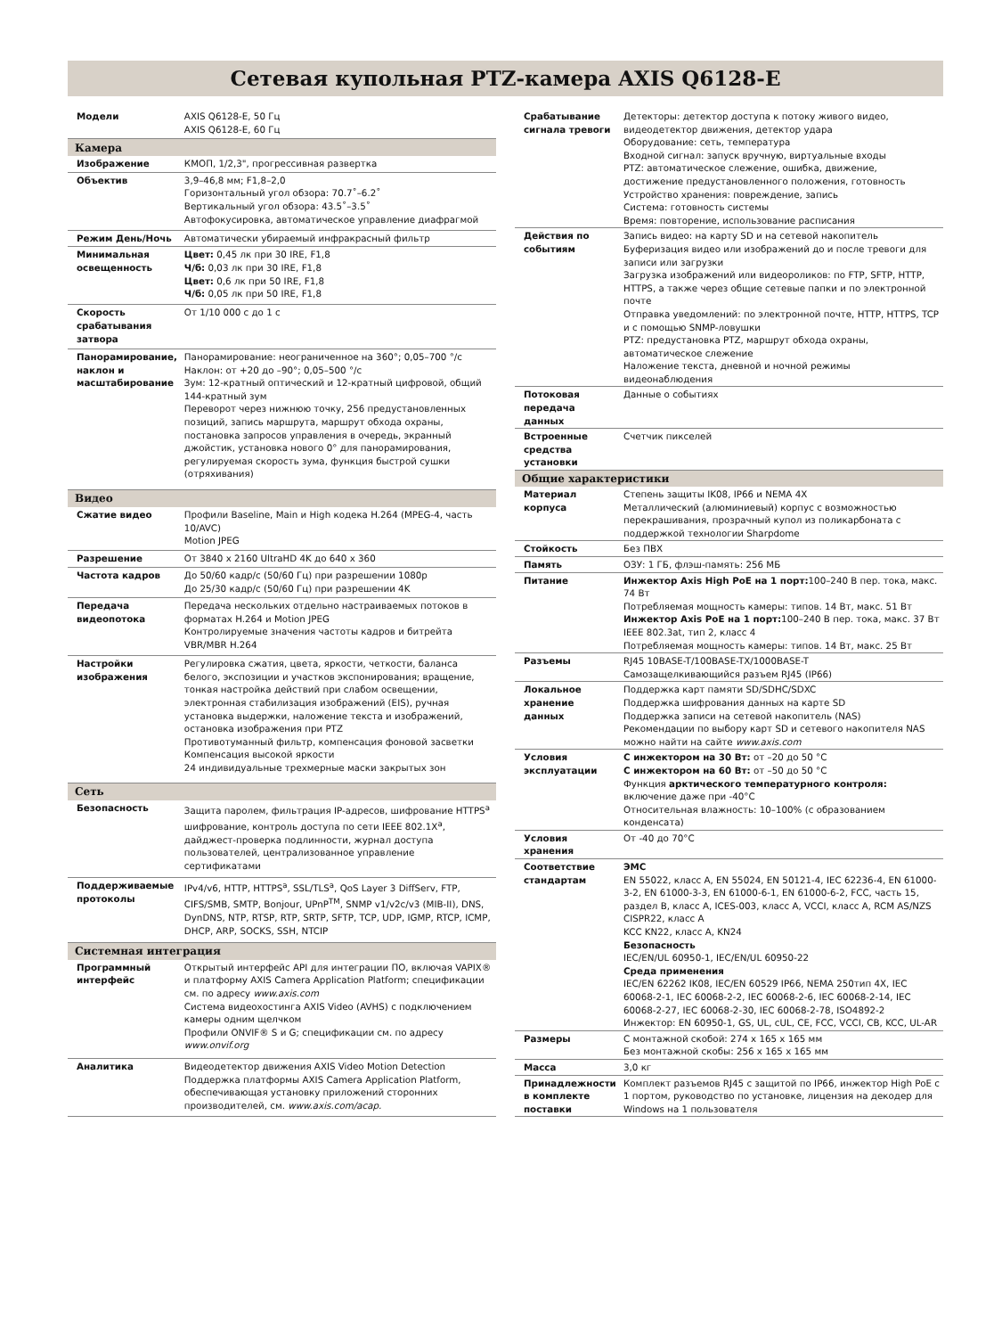Сетевая купольная PTZ-камера AXIS Q6128-E
| Модели | AXIS Q6128-E, 50 Гц AXIS Q6128-E, 60 Гц |
| Камера | |
| Изображение | КМОП, 1/2,3", прогрессивная развертка |
| Объектив | 3,9–46,8 мм; F1,8–2,0 Горизонтальный угол обзора: 70.7˚–6.2˚ Вертикальный угол обзора: 43.5˚–3.5˚ Автофокусировка, автоматическое управление диафрагмой |
| Режим День/Ночь | Автоматически убираемый инфракрасный фильтр |
| Минимальная освещенность | Цвет: 0,45 лк при 30 IRE, F1,8 Ч/б: 0,03 лк при 30 IRE, F1,8 Цвет: 0,6 лк при 50 IRE, F1,8 Ч/б: 0,05 лк при 50 IRE, F1,8 |
| Скорость срабатывания затвора | От 1/10 000 с до 1 с |
| Панорамирование, наклон и масштабирование | Панорамирование: неограниченное на 360°; 0,05–700 °/c Наклон: от +20 до –90°; 0,05–500 °/c Зум: 12-кратный оптический и 12-кратный цифровой, общий 144-кратный зум Переворот через нижнюю точку, 256 предустановленных позиций, запись маршрута, маршрут обхода охраны, постановка запросов управления в очередь, экранный джойстик, установка нового 0° для панорамирования, регулируемая скорость зума, функция быстрой сушки (отряхивания) |
| Видео | |
| Сжатие видео | Профили Baseline, Main и High кодека H.264 (MPEG-4, часть 10/AVC) Motion JPEG |
| Разрешение | От 3840 x 2160 UltraHD 4K до 640 x 360 |
| Частота кадров | До 50/60 кадр/с (50/60 Гц) при разрешении 1080p До 25/30 кадр/с (50/60 Гц) при разрешении 4K |
| Передача видеопотока | Передача нескольких отдельно настраиваемых потоков в форматах H.264 и Motion JPEG Контролируемые значения частоты кадров и битрейта VBR/MBR H.264 |
| Настройки изображения | Регулировка сжатия, цвета, яркости, четкости, баланса белого, экспозиции и участков экспонирования; вращение, тонкая настройка действий при слабом освещении, электронная стабилизация изображений (EIS), ручная установка выдержки, наложение текста и изображений, остановка изображения при PTZ Противотуманный фильтр, компенсация фоновой засветки Компенсация высокой яркости 24 индивидуальные трехмерные маски закрытых зон |
| Сеть | |
| Безопасность | Защита паролем, фильтрация IP-адресов, шифрование HTTPS<sup>a</sup> шифрование, контроль доступа по сети IEEE 802.1X<sup>a</sup>, дайджест-проверка подлинности, журнал доступа пользователей, централизованное управление сертификатами |
| Поддерживаемые протоколы | IPv4/v6, HTTP, HTTPS<sup>a</sup>, SSL/TLS<sup>a</sup>, QoS Layer 3 DiffServ, FTP, CIFS/SMB, SMTP, Bonjour, UPnP<sup>TM</sup>, SNMP v1/v2c/v3 (MIB-II), DNS, DynDNS, NTP, RTSP, RTP, SRTP, SFTP, TCP, UDP, IGMP, RTCP, ICMP, DHCP, ARP, SOCKS, SSH, NTCIP |
| Системная интеграция | |
| Программный интерфейс | Открытый интерфейс API для интеграции ПО, включая VAPIX® и платформу AXIS Camera Application Platform; спецификации см. по адресу www.axis.com Система видеохостинга AXIS Video (AVHS) с подключением камеры одним щелчком Профили ONVIF® S и G; спецификации см. по адресу www.onvif.org |
| Аналитика | Видеодетектор движения AXIS Video Motion Detection Поддержка платформы AXIS Camera Application Platform, обеспечивающая установку приложений сторонних производителей, см. www.axis.com/acap. |
| Срабатывание сигнала тревоги | Детекторы: детектор доступа к потоку живого видео, видеодетектор движения, детектор удара Оборудование: сеть, температура Входной сигнал: запуск вручную, виртуальные входы PTZ: автоматическое слежение, ошибка, движение, достижение предустановленного положения, готовность Устройство хранения: повреждение, запись Система: готовность системы Время: повторение, использование расписания |
| Действия по событиям | Запись видео: на карту SD и на сетевой накопитель Буферизация видео или изображений до и после тревоги для записи или загрузки Загрузка изображений или видеороликов: по FTP, SFTP, HTTP, HTTPS, а также через общие сетевые папки и по электронной почте Отправка уведомлений: по электронной почте, HTTP, HTTPS, TCP и с помощью SNMP-ловушки PTZ: предустановка PTZ, маршрут обхода охраны, автоматическое слежение Наложение текста, дневной и ночной режимы видеонаблюдения |
| Потоковая передача данных | Данные о событиях |
| Встроенные средства установки | Счетчик пикселей |
| Общие характеристики | |
| Материал корпуса | Степень защиты IK08, IP66 и NEMA 4X Металлический (алюминиевый) корпус с возможностью перекрашивания, прозрачный купол из поликарбоната с поддержкой технологии Sharpdome |
| Стойкость | Без ПВХ |
| Память | ОЗУ: 1 ГБ, флэш-память: 256 МБ |
| Питание | Инжектор Axis High PoE на 1 порт: 100–240 В пер. тока, макс. 74 Вт Потребляемая мощность камеры: типов. 14 Вт, макс. 51 Вт Инжектор Axis PoE на 1 порт: 100–240 В пер. тока, макс. 37 Вт IEEE 802.3at, тип 2, класс 4 Потребляемая мощность камеры: типов. 14 Вт, макс. 25 Вт |
| Разъемы | RJ45 10BASE-T/100BASE-TX/1000BASE-T Самозащелкивающийся разъем RJ45 (IP66) |
| Локальное хранение данных | Поддержка карт памяти SD/SDHC/SDXC Поддержка шифрования данных на карте SD Поддержка записи на сетевой накопитель (NAS) Рекомендации по выбору карт SD и сетевого накопителя NAS можно найти на сайте www.axis.com |
| Условия эксплуатации | С инжектором на 30 Вт: от –20 до 50 °C С инжектором на 60 Вт: от –50 до 50 °C Функция арктического температурного контроля: включение даже при -40°C Относительная влажность: 10–100% (с образованием конденсата) |
| Условия хранения | От -40 до 70°C |
| Соответствие стандартам | ЭМС EN 55022, класс A, EN 55024, EN 50121-4, IEC 62236-4, EN 61000-3-2, EN 61000-3-3, EN 61000-6-1, EN 61000-6-2, FCC, часть 15, раздел B, класс A, ICES-003, класс A, VCCI, класс A, RCM AS/NZS CISPR22, класс A KCC KN22, класс A, KN24 Безопасность IEC/EN/UL 60950-1, IEC/EN/UL 60950-22 Среда применения IEC/EN 62262 IK08, IEC/EN 60529 IP66, NEMA 250тип 4X, IEC 60068-2-1, IEC 60068-2-2, IEC 60068-2-6, IEC 60068-2-14, IEC 60068-2-27, IEC 60068-2-30, IEC 60068-2-78, ISO4892-2 Инжектор: EN 60950-1, GS, UL, cUL, CE, FCC, VCCI, CB, KCC, UL-AR |
| Размеры | С монтажной скобой: 274 x 165 x 165 мм Без монтажной скобы: 256 x 165 x 165 мм |
| Масса | 3,0 кг |
| Принадлежности в комплекте поставки | Комплект разъемов RJ45 с защитой по IP66, инжектор High PoE с 1 портом, руководство по установке, лицензия на декодер для Windows на 1 пользователя |